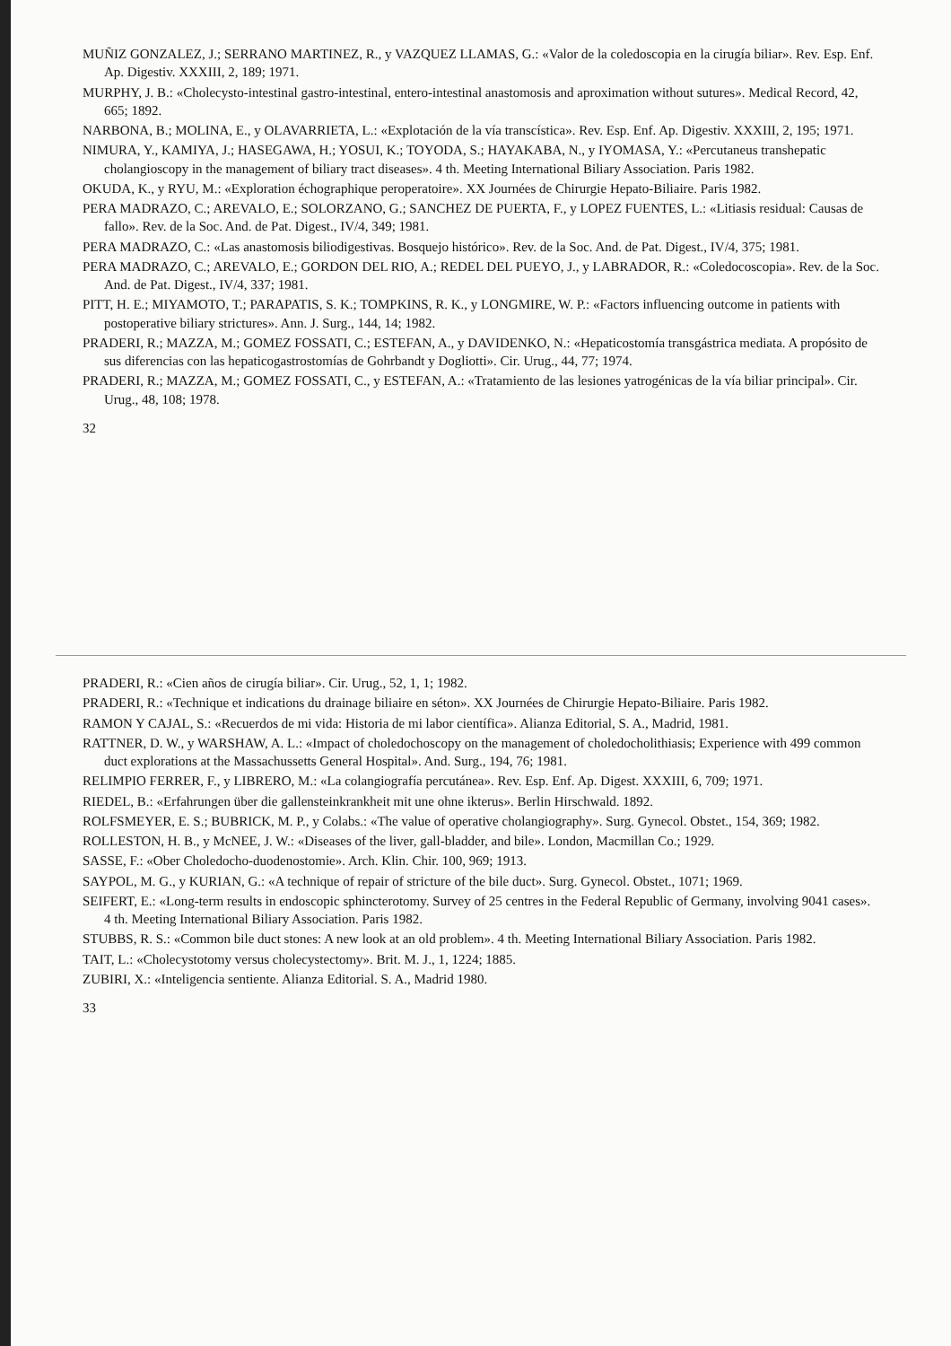MUÑIZ GONZALEZ, J.; SERRANO MARTINEZ, R., y VAZQUEZ LLAMAS, G.: «Valor de la coledoscopia en la cirugía biliar». Rev. Esp. Enf. Ap. Digestiv. XXXIII, 2, 189; 1971.
MURPHY, J. B.: «Cholecysto-intestinal gastro-intestinal, entero-intestinal anastomosis and aproximation without sutures». Medical Record, 42, 665; 1892.
NARBONA, B.; MOLINA, E., y OLAVARRIETA, L.: «Explotación de la vía transcística». Rev. Esp. Enf. Ap. Digestiv. XXXIII, 2, 195; 1971.
NIMURA, Y., KAMIYA, J.; HASEGAWA, H.; YOSUI, K.; TOYODA, S.; HAYAKABA, N., y IYOMASA, Y.: «Percutaneus transhepatic cholangioscopy in the management of biliary tract diseases». 4 th. Meeting International Biliary Association. Paris 1982.
OKUDA, K., y RYU, M.: «Exploration échographique peroperatoire». XX Journées de Chirurgie Hepato-Biliaire. Paris 1982.
PERA MADRAZO, C.; AREVALO, E.; SOLORZANO, G.; SANCHEZ DE PUERTA, F., y LOPEZ FUENTES, L.: «Litiasis residual: Causas de fallo». Rev. de la Soc. And. de Pat. Digest., IV/4, 349; 1981.
PERA MADRAZO, C.: «Las anastomosis biliodigestivas. Bosquejo histórico». Rev. de la Soc. And. de Pat. Digest., IV/4, 375; 1981.
PERA MADRAZO, C.; AREVALO, E.; GORDON DEL RIO, A.; REDEL DEL PUEYO, J., y LABRADOR, R.: «Coledocoscopia». Rev. de la Soc. And. de Pat. Digest., IV/4, 337; 1981.
PITT, H. E.; MIYAMOTO, T.; PARAPATIS, S. K.; TOMPKINS, R. K., y LONGMIRE, W. P.: «Factors influencing outcome in patients with postoperative biliary strictures». Ann. J. Surg., 144, 14; 1982.
PRADERI, R.; MAZZA, M.; GOMEZ FOSSATI, C.; ESTEFAN, A., y DAVIDENKO, N.: «Hepaticostomía transgástrica mediata. A propósito de sus diferencias con las hepaticogastrostomías de Gohrbandt y Dogliotti». Cir. Urug., 44, 77; 1974.
PRADERI, R.; MAZZA, M.; GOMEZ FOSSATI, C., y ESTEFAN, A.: «Tratamiento de las lesiones yatrogénicas de la vía biliar principal». Cir. Urug., 48, 108; 1978.
32
PRADERI, R.: «Cien años de cirugía biliar». Cir. Urug., 52, 1, 1; 1982.
PRADERI, R.: «Technique et indications du drainage biliaire en séton». XX Journées de Chirurgie Hepato-Biliaire. Paris 1982.
RAMON Y CAJAL, S.: «Recuerdos de mi vida: Historia de mi labor científica». Alianza Editorial, S. A., Madrid, 1981.
RATTNER, D. W., y WARSHAW, A. L.: «Impact of choledochoscopy on the management of choledocholithiasis; Experience with 499 common duct explorations at the Massachussetts General Hospital». And. Surg., 194, 76; 1981.
RELIMPIO FERRER, F., y LIBRERO, M.: «La colangiografía percutánea». Rev. Esp. Enf. Ap. Digest. XXXIII, 6, 709; 1971.
RIEDEL, B.: «Erfahrungen über die gallensteinkrankheit mit une ohne ikterus». Berlin Hirschwald. 1892.
ROLFSMEYER, E. S.; BUBRICK, M. P., y Colabs.: «The value of operative cholangiography». Surg. Gynecol. Obstet., 154, 369; 1982.
ROLLESTON, H. B., y McNEE, J. W.: «Diseases of the liver, gall-bladder, and bile». London, Macmillan Co.; 1929.
SASSE, F.: «Ober Choledocho-duodenostomie». Arch. Klin. Chir. 100, 969; 1913.
SAYPOL, M. G., y KURIAN, G.: «A technique of repair of stricture of the bile duct». Surg. Gynecol. Obstet., 1071; 1969.
SEIFERT, E.: «Long-term results in endoscopic sphincterotomy. Survey of 25 centres in the Federal Republic of Germany, involving 9041 cases». 4 th. Meeting International Biliary Association. Paris 1982.
STUBBS, R. S.: «Common bile duct stones: A new look at an old problem». 4 th. Meeting International Biliary Association. Paris 1982.
TAIT, L.: «Cholecystotomy versus cholecystectomy». Brit. M. J., 1, 1224; 1885.
ZUBIRI, X.: «Inteligencia sentiente. Alianza Editorial. S. A., Madrid 1980.
33